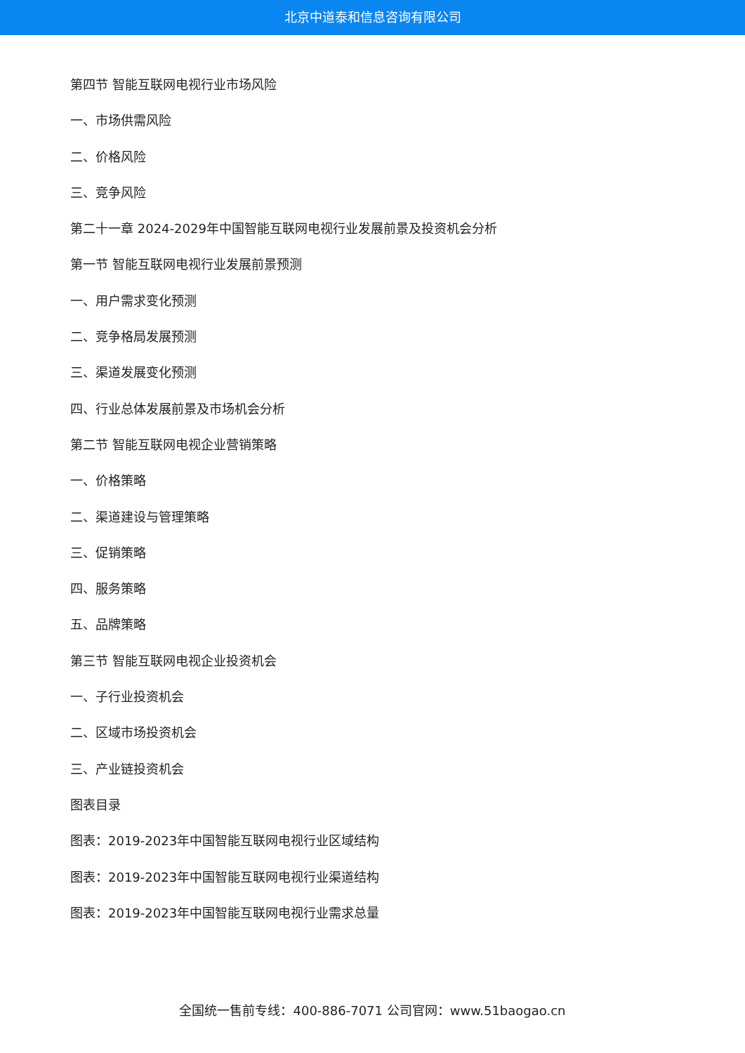北京中道泰和信息咨询有限公司
第四节 智能互联网电视行业市场风险
一、市场供需风险
二、价格风险
三、竞争风险
第二十一章 2024-2029年中国智能互联网电视行业发展前景及投资机会分析
第一节 智能互联网电视行业发展前景预测
一、用户需求变化预测
二、竞争格局发展预测
三、渠道发展变化预测
四、行业总体发展前景及市场机会分析
第二节 智能互联网电视企业营销策略
一、价格策略
二、渠道建设与管理策略
三、促销策略
四、服务策略
五、品牌策略
第三节 智能互联网电视企业投资机会
一、子行业投资机会
二、区域市场投资机会
三、产业链投资机会
图表目录
图表：2019-2023年中国智能互联网电视行业区域结构
图表：2019-2023年中国智能互联网电视行业渠道结构
图表：2019-2023年中国智能互联网电视行业需求总量
全国统一售前专线：400-886-7071 公司官网：www.51baogao.cn